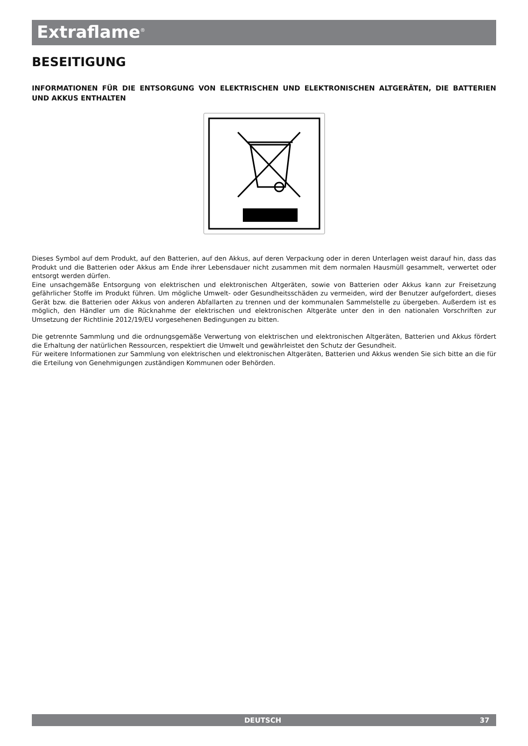Extraflame<sup>®</sup>
BESEITIGUNG
INFORMATIONEN FÜR DIE ENTSORGUNG VON ELEKTRISCHEN UND ELEKTRONISCHEN ALTGERÄTEN, DIE BATTERIEN UND AKKUS ENTHALTEN
Dieses Symbol auf dem Produkt, auf den Batterien, auf den Akkus, auf deren Verpackung oder in deren Unterlagen weist darauf hin, dass das Produkt und die Batterien oder Akkus am Ende ihrer Lebensdauer nicht zusammen mit dem normalen Hausmüll gesammelt, verwertet oder entsorgt werden dürfen.
Eine unsachgemäße Entsorgung von elektrischen und elektronischen Altgeräten, sowie von Batterien oder Akkus kann zur Freisetzung gefährlicher Stoffe im Produkt führen. Um mögliche Umwelt- oder Gesundheitsschäden zu vermeiden, wird der Benutzer aufgefordert, dieses Gerät bzw. die Batterien oder Akkus von anderen Abfallarten zu trennen und der kommunalen Sammelstelle zu übergeben. Außerdem ist es möglich, den Händler um die Rücknahme der elektrischen und elektronischen Altgeräte unter den in den nationalen Vorschriften zur Umsetzung der Richtlinie 2012/19/EU vorgesehenen Bedingungen zu bitten.
Die getrennte Sammlung und die ordnungsgemäße Verwertung von elektrischen und elektronischen Altgeräten, Batterien und Akkus fördert die Erhaltung der natürlichen Ressourcen, respektiert die Umwelt und gewährleistet den Schutz der Gesundheit.
Für weitere Informationen zur Sammlung von elektrischen und elektronischen Altgeräten, Batterien und Akkus wenden Sie sich bitte an die für die Erteilung von Genehmigungen zuständigen Kommunen oder Behörden.
DEUTSCH 37